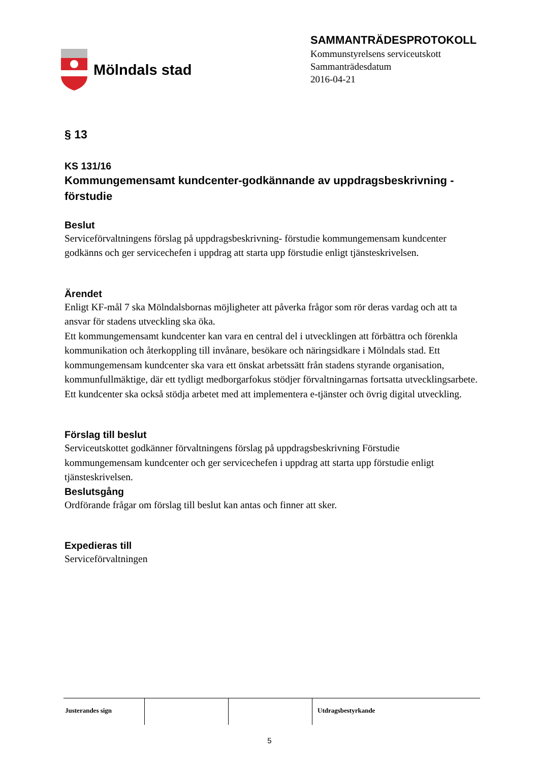Mölndals stad
SAMMANTRÄDESPROTOKOLL
Kommunstyrelsens serviceutskott
Sammanträdesdatum
2016-04-21
§ 13
KS 131/16
Kommungemensamt kundcenter-godkännande av uppdragsbeskrivning -förstudie
Beslut
Serviceförvaltningens förslag på uppdragsbeskrivning- förstudie kommungemensam kundcenter godkänns och ger servicechefen i uppdrag att starta upp förstudie enligt tjänsteskrivelsen.
Ärendet
Enligt KF-mål 7 ska Mölndalsbornas möjligheter att påverka frågor som rör deras vardag och att ta ansvar för stadens utveckling ska öka.
Ett kommungemensamt kundcenter kan vara en central del i utvecklingen att förbättra och förenkla kommunikation och återkoppling till invånare, besökare och näringsidkare i Mölndals stad. Ett kommungemensam kundcenter ska vara ett önskat arbetssätt från stadens styrande organisation, kommunfullmäktige, där ett tydligt medborgarfokus stödjer förvaltningarnas fortsatta utvecklingsarbete. Ett kundcenter ska också stödja arbetet med att implementera e-tjänster och övrig digital utveckling.
Förslag till beslut
Serviceutskottet godkänner förvaltningens förslag på uppdragsbeskrivning Förstudie kommungemensam kundcenter och ger servicechefen i uppdrag att starta upp förstudie enligt tjänsteskrivelsen.
Beslutsgång
Ordförande frågar om förslag till beslut kan antas och finner att sker.
Expedieras till
Serviceförvaltningen
Justerandes sign Utdragsbestyrkande
5